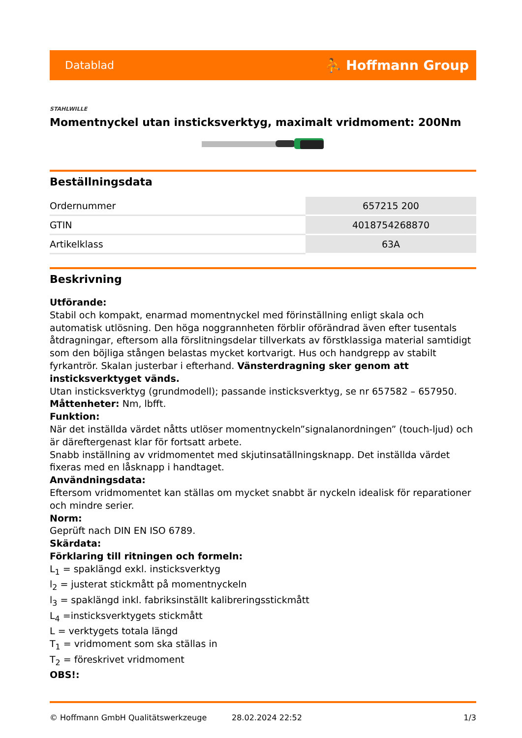Datablad ⛹ Hoffmann Group
STAHLWILLE
Momentnyckel utan insticksverktyg, maximalt vridmoment: 200Nm
Beställningsdata
| Ordernummer | 657215 200 |
| GTIN | 4018754268870 |
| Artikelklass | 63A |
Beskrivning
Utförande:
Stabil och kompakt, enarmad momentnyckel med förinställning enligt skala och automatisk utlösning. Den höga noggrannheten förblir oförändrad även efter tusentals åtdragningar, eftersom alla förslitningsdelar tillverkats av förstklassiga material samtidigt som den böjliga stången belastas mycket kortvarigt. Hus och handgrepp av stabilt fyrkantrör. Skalan justerbar i efterhand. Vänsterdragning sker genom att insticksverktyget vänds.
Utan insticksverktyg (grundmodell); passande insticksverktyg, se nr 657582 – 657950.
Måttenheter: Nm, lbfft.
Funktion:
När det inställda värdet nåtts utlöser momentnyckeln”signalanordningen” (touch-ljud) och är däreftergenast klar för fortsatt arbete.
Snabb inställning av vridmomentet med skjutinsatällningsknapp. Det inställda värdet fixeras med en låsknapp i handtaget.
Användningsdata:
Eftersom vridmomentet kan ställas om mycket snabbt är nyckeln idealisk för reparationer och mindre serier.
Norm:
Geprüft nach DIN EN ISO 6789.
Skärdata:
Förklaring till ritningen och formeln:
L<sub>1</sub> = spaklängd exkl. insticksverktyg
l<sub>2</sub> = justerat stickmått på momentnyckeln
l<sub>3</sub> = spaklängd inkl. fabriksinställt kalibreringsstickmått
L<sub>4</sub> =insticksverktygets stickmått
L = verktygets totala längd
T<sub>1</sub> = vridmoment som ska ställas in
T<sub>2</sub> = föreskrivet vridmoment
OBS!:
© Hoffmann GmbH Qualitätswerkzeuge 28.02.2024 22:52 1/3